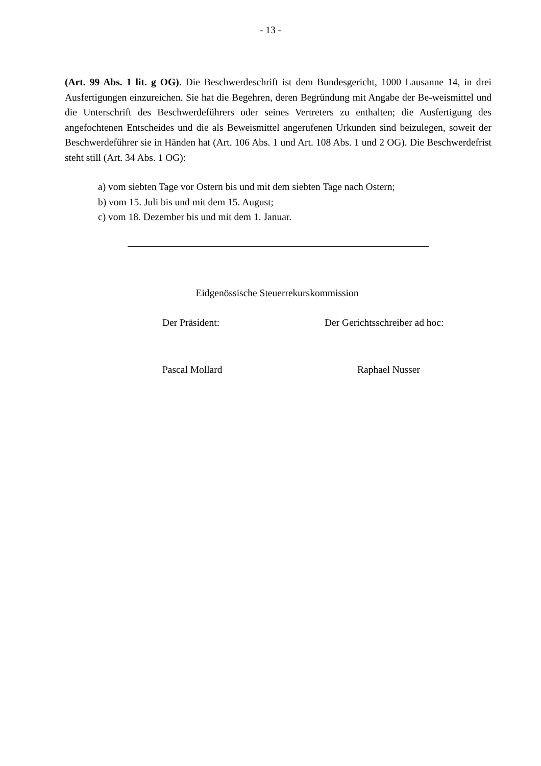- 13 -
(Art. 99 Abs. 1 lit. g OG). Die Beschwerdeschrift ist dem Bundesgericht, 1000 Lausanne 14, in drei Ausfertigungen einzureichen. Sie hat die Begehren, deren Begründung mit Angabe der Be-weismittel und die Unterschrift des Beschwerdeführers oder seines Vertreters zu enthalten; die Ausfertigung des angefochtenen Entscheides und die als Beweismittel angerufenen Urkunden sind beizulegen, soweit der Beschwerdeführer sie in Händen hat (Art. 106 Abs. 1 und Art. 108 Abs. 1 und 2 OG). Die Beschwerdefrist steht still (Art. 34 Abs. 1 OG):
a) vom siebten Tage vor Ostern bis und mit dem siebten Tage nach Ostern;
b) vom 15. Juli bis und mit dem 15. August;
c) vom 18. Dezember bis und mit dem 1. Januar.
Eidgenössische Steuerrekurskommission
Der Präsident: Der Gerichtsschreiber ad hoc:
Pascal Mollard Raphael Nusser